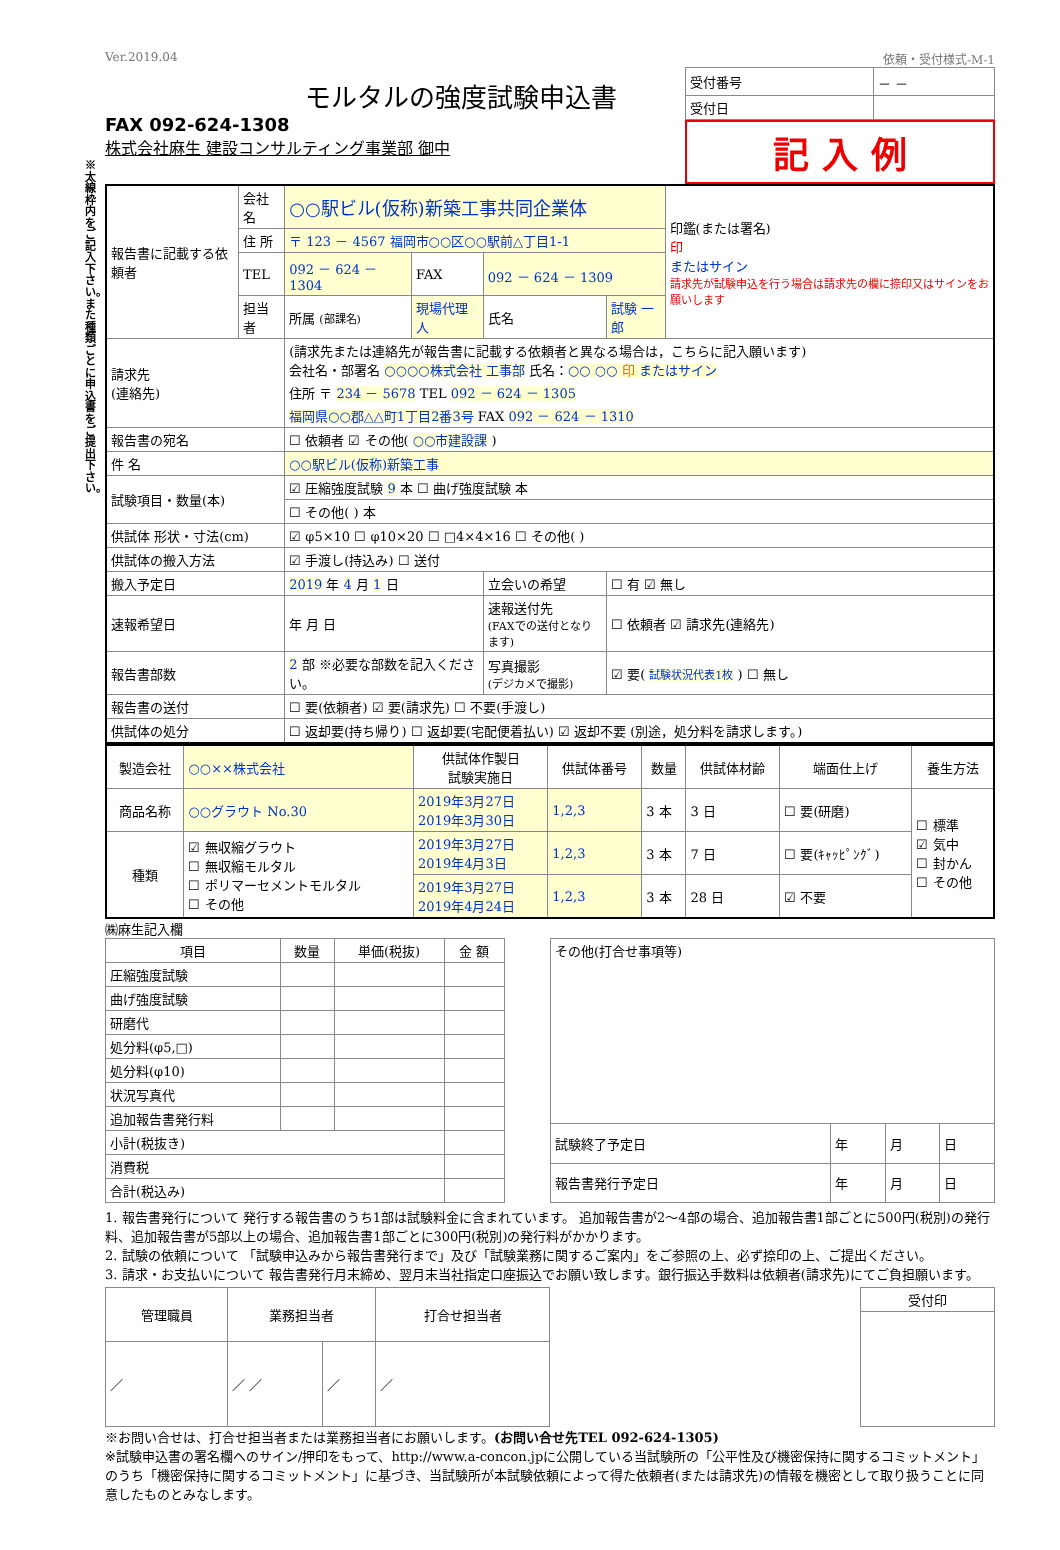※太線枠内をご記入下さい。また種類ごとに申込書をご提出下さい。
Ver.2019.04 依頼・受付様式-M-1
モルタルの強度試験申込書
FAX 092-624-1308
株式会社麻生 建設コンサルティング事業部 御中
| 受付番号 | － － |
| 受付日 | |
記 入 例
| 報告書に記載する依頼者 | 会社名 | ○○駅ビル(仮称)新築工事共同企業体 | | | | | 印鑑(または署名) 印 またはサイン 請求先が試験申込を行う場合は請求先の欄に捺印又はサインをお願いします |
| | 住 所 | 〒 123 － 4567 福岡市○○区○○駅前△丁目1-1 | | | | | |
| | TEL | 092 － 624 － 1304 | | FAX | 092 － 624 － 1309 | | |
| | 担当者 | 所属 (部課名) | 現場代理人 | | 氏名 | 試験 一郎 | |
| 請求先 (連絡先) | | (請求先または連絡先が報告書に記載する依頼者と異なる場合は，こちらに記入願います) 会社名・部署名 ○○○○株式会社 工事部 氏名： ○○ ○○ 印 またはサイン 住所 〒 234 － 5678 TEL 092 － 624 － 1305 福岡県○○郡△△町1丁目2番3号 FAX 092 － 624 － 1310 | | | | | |
| 報告書の宛名 | | ☐ 依頼者 ☑ その他( ○○市建設課 ) | | | | | |
| 件 名 | | ○○駅ビル(仮称)新築工事 | | | | | |
| 試験項目・数量(本) | | ☑ 圧縮強度試験 9 本 ☐ 曲げ強度試験 本 | | | | | |
| | | ☐ その他( ) 本 | | | | | |
| 供試体 形状・寸法(cm) | | ☑ φ5×10 ☐ φ10×20 ☐ □4×4×16 ☐ その他( ) | | | | | |
| 供試体の搬入方法 | | ☑ 手渡し(持込み) ☐ 送付 | | | | | |
| 搬入予定日 | | 2019 年 4 月 1 日 | | | 立会いの希望 | ☐ 有 ☑ 無し | |
| 速報希望日 | | 年 月 日 | | | 速報送付先 (FAXでの送付となります) | ☐ 依頼者 ☑ 請求先(連絡先) | |
| 報告書部数 | | 2 部 ※必要な部数を記入ください。 | | | 写真撮影 (デジカメで撮影) | ☑ 要( 試験状況代表1枚 ) ☐ 無し | |
| 報告書の送付 | | ☐ 要(依頼者) ☑ 要(請求先) ☐ 不要(手渡し) | | | | | |
| 供試体の処分 | | ☐ 返却要(持ち帰り) ☐ 返却要(宅配便着払い) ☑ 返却不要 (別途，処分料を請求します。) | | | | | |
| 製造会社 | ○○××株式会社 | 供試体作製日 試験実施日 | 供試体番号 | 数量 | 供試体材齢 | 端面仕上げ | 養生方法 |
| 商品名称 | ○○グラウト No.30 | 2019年3月27日 2019年3月30日 | 1,2,3 | 3 本 | 3 日 | ☐ 要(研磨) | ☐ 標準 ☑ 気中 ☐ 封かん ☐ その他 |
| 種類 | ☑ 無収縮グラウト ☐ 無収縮モルタル ☐ ポリマーセメントモルタル ☐ その他 | 2019年3月27日 2019年4月3日 | 1,2,3 | 3 本 | 7 日 | ☐ 要(ｷｬｯﾋﾟﾝｸﾞ) | |
| | | 2019年3月27日 2019年4月24日 | 1,2,3 | 3 本 | 28 日 | ☑ 不要 | |
㈱麻生記入欄
| 項目 | 数量 | 単価(税抜) | 金 額 |
| --- | --- | --- | --- |
| 圧縮強度試験 | | | |
| 曲げ強度試験 | | | |
| 研磨代 | | | |
| 処分料(φ5,□) | | | |
| 処分料(φ10) | | | |
| 状況写真代 | | | |
| 追加報告書発行料 | | | |
| 小計(税抜き) | | | |
| 消費税 | | | |
| 合計(税込み) | | | |
| その他(打合せ事項等) | | | |
| 試験終了予定日 | 年 | 月 | 日 |
| 報告書発行予定日 | 年 | 月 | 日 |
1. 報告書発行について 発行する報告書のうち1部は試験料金に含まれています。 追加報告書が2～4部の場合、追加報告書1部ごとに500円(税別)の発行料、追加報告書が5部以上の場合、追加報告書1部ごとに300円(税別)の発行料がかかります。
2. 試験の依頼について 「試験申込みから報告書発行まで」及び「試験業務に関するご案内」をご参照の上、必ず捺印の上、ご提出ください。
3. 請求・お支払いについて 報告書発行月末締め、翌月末当社指定口座振込でお願い致します。銀行振込手数料は依頼者(請求先)にてご負担願います。
| 管理職員 | 業務担当者 | | 打合せ担当者 |
| --- | --- | --- | --- |
| ／ | ／ ／ | ／ | ／ |
| 受付印 |
| --- |
※お問い合せは、打合せ担当者または業務担当者にお願いします。(お問い合せ先TEL 092-624-1305)
※試験申込書の署名欄へのサイン/押印をもって、http://www.a-concon.jpに公開している当試験所の「公平性及び機密保持に関するコミットメント」のうち「機密保持に関するコミットメント」に基づき、当試験所が本試験依頼によって得た依頼者(または請求先)の情報を機密として取り扱うことに同意したものとみなします。